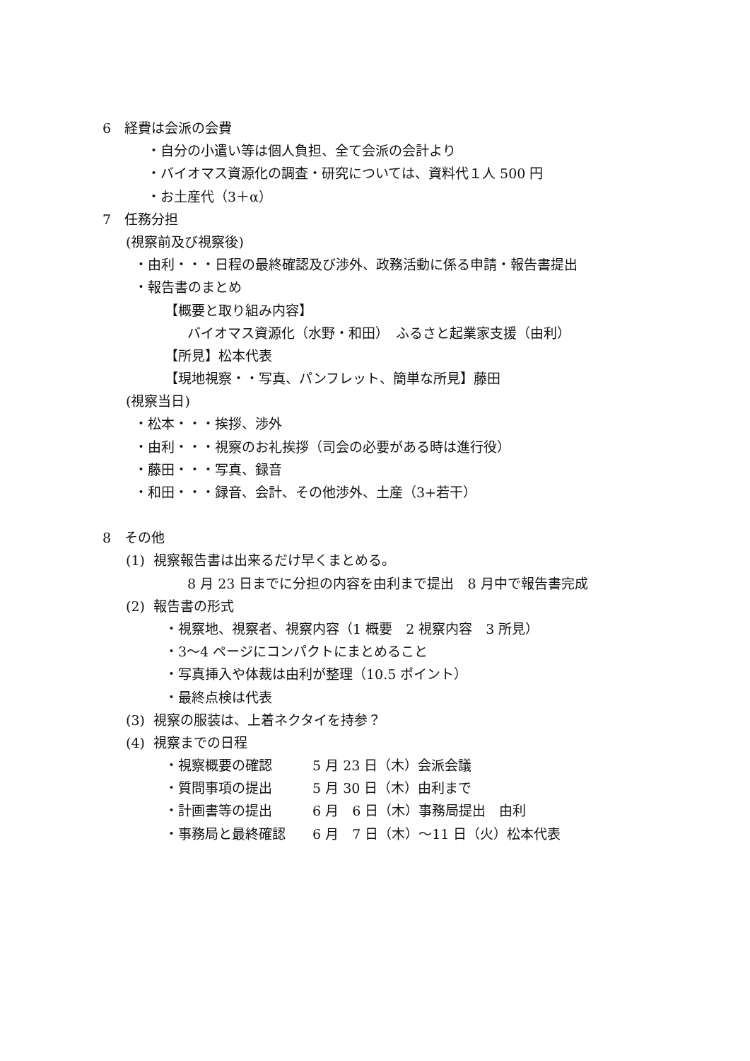6　経費は会派の会費
・自分の小遣い等は個人負担、全て会派の会計より
・バイオマス資源化の調査・研究については、資料代１人 500 円
・お土産代（3＋α）
7　任務分担
(視察前及び視察後)
・由利・・・日程の最終確認及び渉外、政務活動に係る申請・報告書提出
・報告書のまとめ
【概要と取り組み内容】
バイオマス資源化（水野・和田）　ふるさと起業家支援（由利）
【所見】松本代表
【現地視察・・写真、パンフレット、簡単な所見】藤田
(視察当日)
・松本・・・挨拶、渉外
・由利・・・視察のお礼挨拶（司会の必要がある時は進行役）
・藤田・・・写真、録音
・和田・・・録音、会計、その他渉外、土産（3+若干）
8　その他
(1) 視察報告書は出来るだけ早くまとめる。
8 月 23 日までに分担の内容を由利まで提出　8 月中で報告書完成
(2) 報告書の形式
・視察地、視察者、視察内容（1 概要　2 視察内容　3 所見）
・3～4 ページにコンパクトにまとめること
・写真挿入や体裁は由利が整理（10.5 ポイント）
・最終点検は代表
(3) 視察の服装は、上着ネクタイを持参？
(4) 視察までの日程
・視察概要の確認　　　5 月 23 日（木）会派会議
・質問事項の提出　　　5 月 30 日（木）由利まで
・計画書等の提出　　　6 月　6 日（木）事務局提出　由利
・事務局と最終確認　　6 月　7 日（木）～11 日（火）松本代表